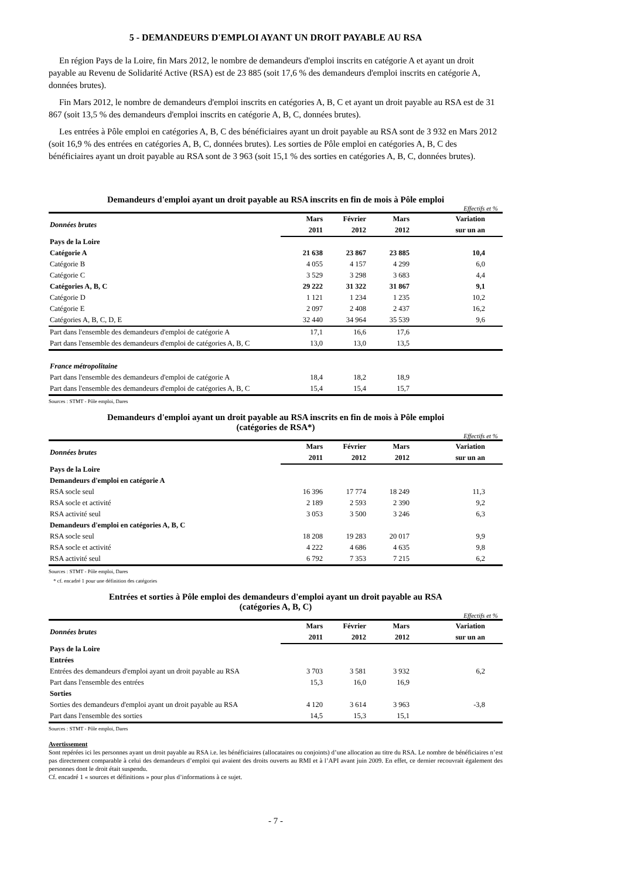5 - DEMANDEURS D'EMPLOI AYANT UN DROIT PAYABLE AU RSA
En région Pays de la Loire, fin Mars 2012, le nombre de demandeurs d'emploi inscrits en catégorie A et ayant un droit payable au Revenu de Solidarité Active (RSA) est de 23 885 (soit 17,6 % des demandeurs d'emploi inscrits en catégorie A, données brutes).
Fin Mars 2012, le nombre de demandeurs d'emploi inscrits en catégories A, B, C et ayant un droit payable au RSA est de 31 867 (soit 13,5 % des demandeurs d'emploi inscrits en catégorie A, B, C, données brutes).
Les entrées à Pôle emploi en catégories A, B, C des bénéficiaires ayant un droit payable au RSA sont de 3 932 en Mars 2012 (soit 16,9 % des entrées en catégories A, B, C, données brutes). Les sorties de Pôle emploi en catégories A, B, C des bénéficiaires ayant un droit payable au RSA sont de 3 963 (soit 15,1 % des sorties en catégories A, B, C, données brutes).
Demandeurs d'emploi ayant un droit payable au RSA inscrits en fin de mois à Pôle emploi
Effectifs et %
| Données brutes | Mars | Février | Mars | Variation |
| --- | --- | --- | --- | --- |
| | 2011 | 2012 | 2012 | sur un an |
| Pays de la Loire | | | | |
| Catégorie A | 21 638 | 23 867 | 23 885 | 10,4 |
| Catégorie B | 4 055 | 4 157 | 4 299 | 6,0 |
| Catégorie C | 3 529 | 3 298 | 3 683 | 4,4 |
| Catégories A, B, C | 29 222 | 31 322 | 31 867 | 9,1 |
| Catégorie D | 1 121 | 1 234 | 1 235 | 10,2 |
| Catégorie E | 2 097 | 2 408 | 2 437 | 16,2 |
| Catégories A, B, C, D, E | 32 440 | 34 964 | 35 539 | 9,6 |
| Part dans l'ensemble des demandeurs d'emploi de catégorie A | 17,1 | 16,6 | 17,6 | |
| Part dans l'ensemble des demandeurs d'emploi de catégories A, B, C | 13,0 | 13,0 | 13,5 | |
| France métropolitaine | | | | |
| Part dans l'ensemble des demandeurs d'emploi de catégorie A | 18,4 | 18,2 | 18,9 | |
| Part dans l'ensemble des demandeurs d'emploi de catégories A, B, C | 15,4 | 15,4 | 15,7 | |
Sources : STMT - Pôle emploi, Dares
Demandeurs d'emploi ayant un droit payable au RSA inscrits en fin de mois à Pôle emploi
(catégories de RSA*)
Effectifs et %
| Données brutes | Mars | Février | Mars | Variation |
| --- | --- | --- | --- | --- |
| | 2011 | 2012 | 2012 | sur un an |
| Pays de la Loire | | | | |
| Demandeurs d'emploi en catégorie A | | | | |
| RSA socle seul | 16 396 | 17 774 | 18 249 | 11,3 |
| RSA socle et activité | 2 189 | 2 593 | 2 390 | 9,2 |
| RSA activité seul | 3 053 | 3 500 | 3 246 | 6,3 |
| Demandeurs d'emploi en catégories A, B, C | | | | |
| RSA socle seul | 18 208 | 19 283 | 20 017 | 9,9 |
| RSA socle et activité | 4 222 | 4 686 | 4 635 | 9,8 |
| RSA activité seul | 6 792 | 7 353 | 7 215 | 6,2 |
Sources : STMT - Pôle emploi, Dares
* cf. encadré 1 pour une définition des catégories
Entrées et sorties à Pôle emploi des demandeurs d'emploi ayant un droit payable au RSA
(catégories A, B, C)
Effectifs et %
| Données brutes | Mars | Février | Mars | Variation |
| --- | --- | --- | --- | --- |
| | 2011 | 2012 | 2012 | sur un an |
| Pays de la Loire | | | | |
| Entrées | | | | |
| Entrées des demandeurs d'emploi ayant un droit payable au RSA | 3 703 | 3 581 | 3 932 | 6,2 |
| Part dans l'ensemble des entrées | 15,3 | 16,0 | 16,9 | |
| Sorties | | | | |
| Sorties des demandeurs d'emploi ayant un droit payable au RSA | 4 120 | 3 614 | 3 963 | -3,8 |
| Part dans l'ensemble des sorties | 14,5 | 15,3 | 15,1 | |
Sources : STMT - Pôle emploi, Dares
Avertissement
Sont repérées ici les personnes ayant un droit payable au RSA i.e. les bénéficiaires (allocataires ou conjoints) d’une allocation au titre du RSA. Le nombre de bénéficiaires n’est pas directement comparable à celui des demandeurs d’emploi qui avaient des droits ouverts au RMI et à l’API avant juin 2009. En effet, ce dernier recouvrait également des personnes dont le droit était suspendu.
Cf. encadré 1 « sources et définitions » pour plus d’informations à ce sujet.
- 7 -